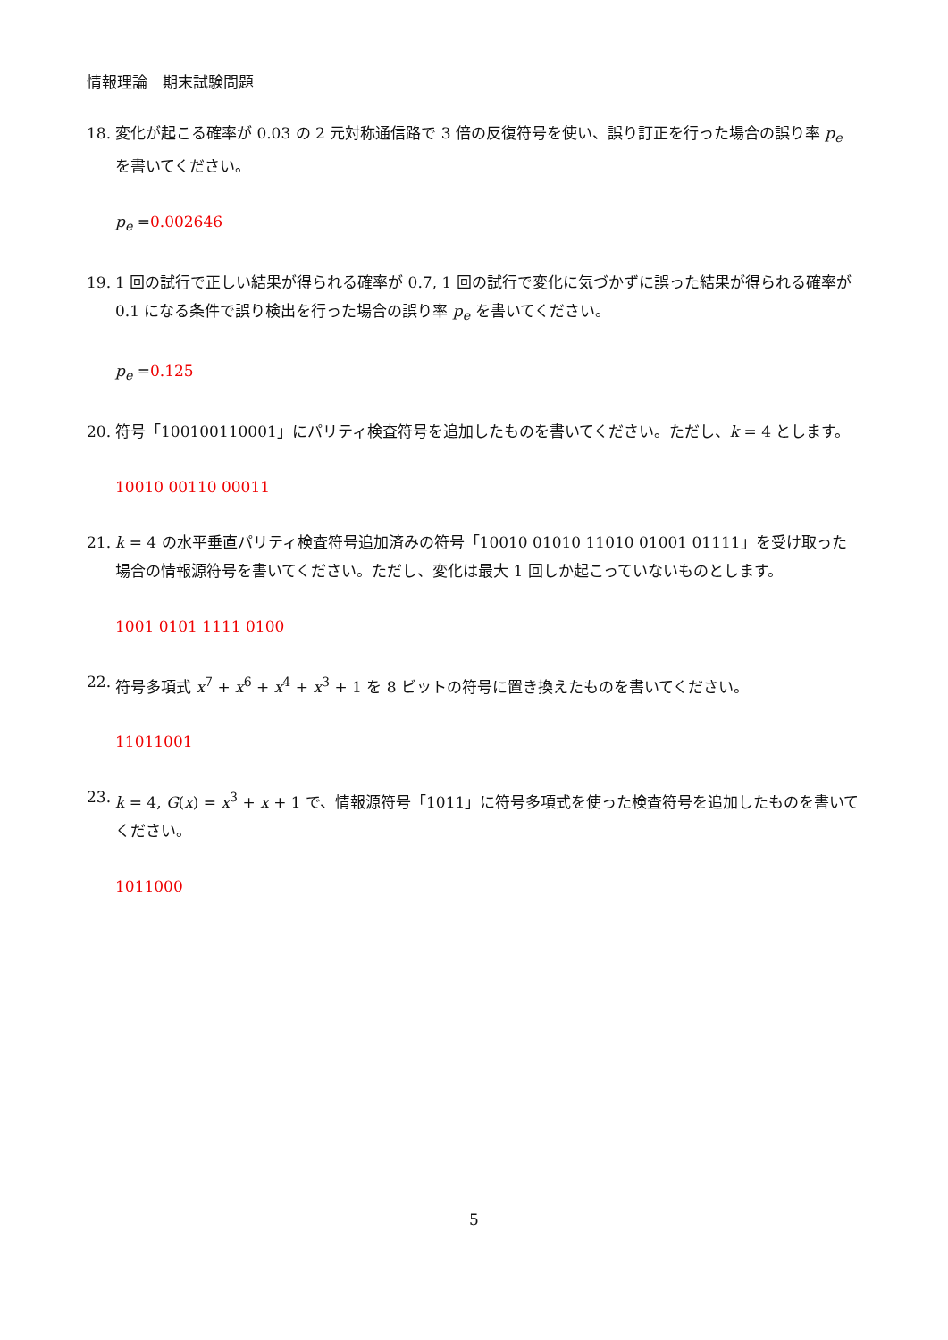情報理論　期末試験問題
18. 変化が起こる確率が 0.03 の 2 元対称通信路で 3 倍の反復符号を使い、誤り訂正を行った場合の誤り率 p<sub>e</sub> を書いてください。
p<sub>e</sub> =0.002646
19. 1 回の試行で正しい結果が得られる確率が 0.7, 1 回の試行で変化に気づかずに誤った結果が得られる確率が 0.1 になる条件で誤り検出を行った場合の誤り率 p<sub>e</sub> を書いてください。
p<sub>e</sub> =0.125
20. 符号「100100110001」にパリティ検査符号を追加したものを書いてください。ただし、k = 4 とします。
10010 00110 00011
21. k = 4 の水平垂直パリティ検査符号追加済みの符号「10010 01010 11010 01001 01111」を受け取った場合の情報源符号を書いてください。ただし、変化は最大 1 回しか起こっていないものとします。
1001 0101 1111 0100
22. 符号多項式 x<sup>7</sup> + x<sup>6</sup> + x<sup>4</sup> + x<sup>3</sup> + 1 を 8 ビットの符号に置き換えたものを書いてください。
11011001
23. k = 4, G(x) = x<sup>3</sup> + x + 1 で、情報源符号「1011」に符号多項式を使った検査符号を追加したものを書いてください。
1011000
5